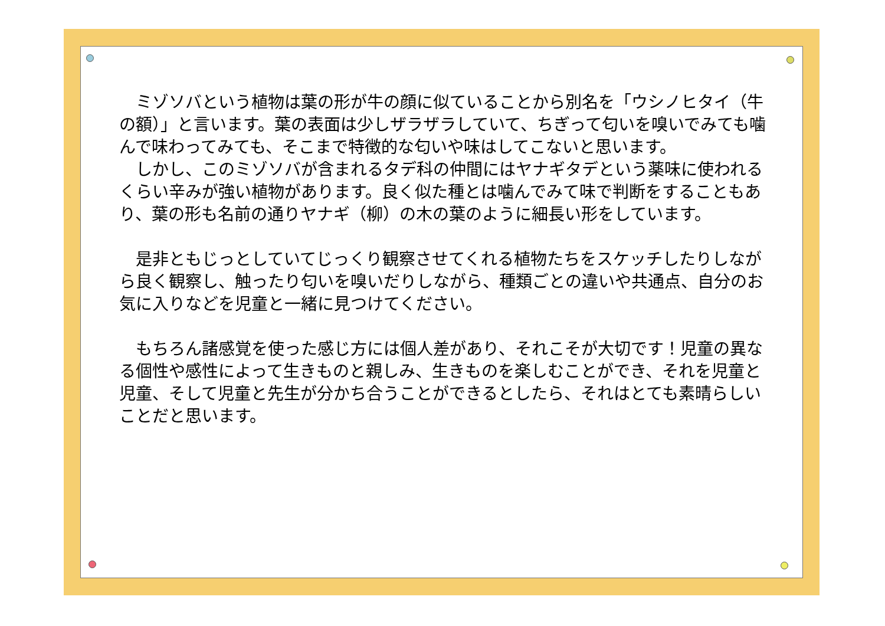ミゾソバという植物は葉の形が牛の顔に似ていることから別名を「ウシノヒタイ（牛の額）」と言います。葉の表面は少しザラザラしていて、ちぎって匂いを嗅いでみても噛んで味わってみても、そこまで特徴的な匂いや味はしてこないと思います。
　しかし、このミゾソバが含まれるタデ科の仲間にはヤナギタデという薬味に使われるくらい辛みが強い植物があります。良く似た種とは噛んでみて味で判断をすることもあり、葉の形も名前の通りヤナギ（柳）の木の葉のように細長い形をしています。
　是非ともじっとしていてじっくり観察させてくれる植物たちをスケッチしたりしながら良く観察し、触ったり匂いを嗅いだりしながら、種類ごとの違いや共通点、自分のお気に入りなどを児童と一緒に見つけてください。
　もちろん諸感覚を使った感じ方には個人差があり、それこそが大切です！児童の異なる個性や感性によって生きものと親しみ、生きものを楽しむことができ、それを児童と児童、そして児童と先生が分かち合うことができるとしたら、それはとても素晴らしいことだと思います。